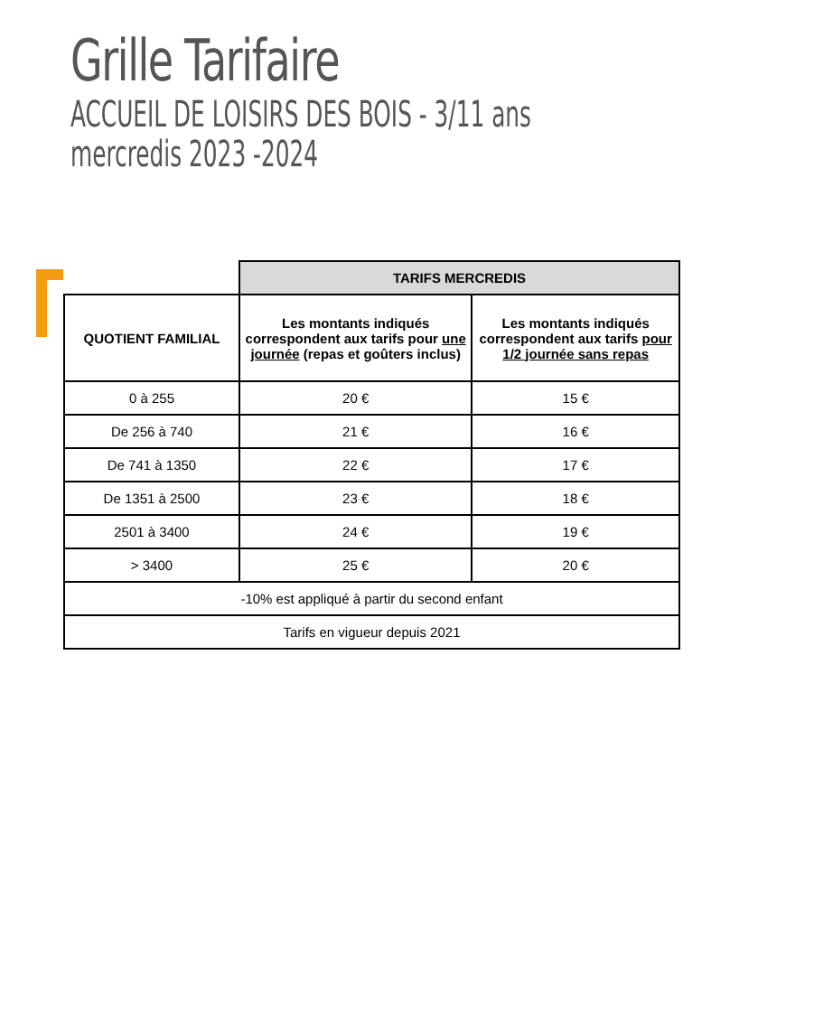Grille Tarifaire
ACCUEIL DE LOISIRS DES BOIS - 3/11 ans
mercredis 2023 -2024
| | TARIFS MERCREDIS | |
| --- | --- | --- |
| QUOTIENT FAMILIAL | Les montants indiqués correspondent aux tarifs pour une journée (repas et goûters inclus) | Les montants indiqués correspondent aux tarifs pour 1/2 journée sans repas |
| 0 à 255 | 20 € | 15 € |
| De 256 à 740 | 21 € | 16 € |
| De 741 à 1350 | 22 € | 17 € |
| De 1351 à 2500 | 23 € | 18 € |
| 2501 à 3400 | 24 € | 19 € |
| > 3400 | 25 € | 20 € |
| -10% est appliqué à partir du second enfant | | |
| Tarifs en vigueur depuis 2021 | | |